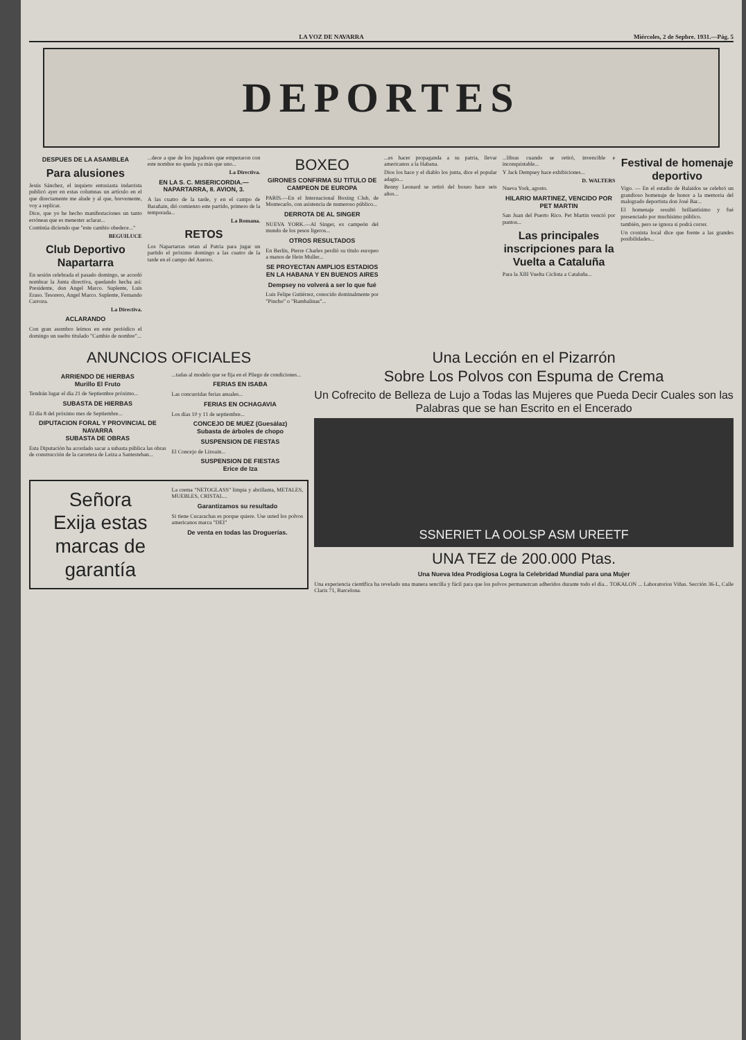LA VOZ DE NAVARRA Miércoles, 2 de Sepbre. 1931.—Pág. 5
DEPORTES
DESPUES DE LA ASAMBLEA
Para alusiones
Jesús Sánchez, el inquieto entusiasta indarrista publicó ayer en estas columnas un artículo en el que directamente me alude y al que, brevemente, voy a replicar.
Dice, que yo he hecho manifestaciones un tanto erróneas que es menester aclarar...
Continúa diciendo que "este cambio obedece..."
BEGUILUCE
Club Deportivo Napartarra
En sesión celebrada el pasado domingo, se acordó nombrar la Junta directiva, quedando hecha así: Presidente, don Angel Marco. Suplente, Luis Eraso. Tesorero, Angel Marco. Suplente, Fernando Carroza.
La Directiva.
ACLARANDO
Con gran asombro leímos en este periódico el domingo un suelto titulado "Cambio de nombre"...
...dece a que de los jugadores que empezaron con este nombre no queda ya más que uno...
La Directiva.
EN LA S. C. MISERICORDIA.—NAPARTARRA, 8. AVION, 3.
A las cuatro de la tarde, y en el campo de Barañain, dió comienzo este partido, primero de la temporada...
La Romana.
RETOS
Los Napartarras retan al Patria para jugar un partido el próximo domingo a las cuatro de la tarde en el campo del Auroro.
BOXEO
GIRONES CONFIRMA SU TITULO DE CAMPEON DE EUROPA
PARIS.—En el Internacional Boxing Club, de Montecarlo, con asistencia de numeroso público...
DERROTA DE AL SINGER
NUEVA YORK.—Al Singer, ex campeón del mundo de los pesos ligeros...
OTROS RESULTADOS
En Berlín, Pierre Charles perdió su título europeo a manos de Hein Muller...
SE PROYECTAN AMPLIOS ESTADIOS EN LA HABANA Y EN BUENOS AIRES
Dempsey no volverá a ser lo que fué
Luis Felipe Gutiérrez, conocido dominalmente por "Pincho" o "Bambalinas"...
...es hacer propaganda a su patria, llevar americanos a la Habana.
Dios los hace y el diablo los junta, dice el popular adagio...
Benny Leonard se retiró del boxeo hace seis años...
...libras cuando se retiró, invencible e inconquistable...
Y Jack Dempsey hace exhibiciones...
D. WALTERS
Nueva York, agosto.
HILARIO MARTINEZ, VENCIDO POR PET MARTIN
San Juan del Puerto Rico. Pet Martin venció por puntos...
Las principales inscripciones para la Vuelta a Cataluña
Para la XIII Vuelta Ciclista a Cataluña...
Festival de homenaje deportivo
Vigo. — En el estadio de Balaidos se celebró un grandioso homenaje de honor a la memoria del malogrado deportista don José Bar...
El homenaje resultó brillantísimo y fué presenciado por muchísimo público.
también, pero se ignora si podrá correr.
Un cronista local dice que frente a las grandes posibilidades...
ANUNCIOS OFICIALES
ARRIENDO DE HIERBAS
Murillo El Fruto
Tendrán lugar el día 21 de Septiembre próximo...
SUBASTA DE HIERBAS
El día 8 del próximo mes de Septiembre...
DIPUTACION FORAL Y PROVINCIAL DE NAVARRA
SUBASTA DE OBRAS
Esta Diputación ha acordado sacar a subasta pública las obras de construcción de la carretera de Leiza a Santesteban...
...tadas al modelo que se fija en el Pliego de condiciones...
FERIAS EN ISABA
Las concurridas ferias anuales...
FERIAS EN OCHAGAVIA
Los días 10 y 11 de septiembre...
CONCEJO DE MUEZ (Guesálaz)
Subasta de árboles de chopo
SUSPENSION DE FIESTAS
El Concejo de Lizoain...
SUSPENSION DE FIESTAS
Erice de Iza
Señora
Exija estas marcas de garantía
La crema "NETOGLASS" limpia y abrillanta, METALES, MUEBLES, CRISTAL...
Garantizamos su resultado
Si tiene Cucarachas es porque quiere. Use usted los polvos americanos marca "DEI"
De venta en todas las Droguerías.
Una Lección en el Pizarrón
Sobre Los Polvos con Espuma de Crema
Un Cofrecito de Belleza de Lujo a Todas las Mujeres que Pueda Decir Cuales son las Palabras que se han Escrito en el Encerado
SSNERIET LA OOLSP ASM UREETF
UNA TEZ de 200.000 Ptas.
Una Nueva Idea Prodigiosa Logra la Celebridad Mundial para una Mujer
Una experiencia científica ha revelado una manera sencilla y fácil para que los polvos permanezcan adheridos durante todo el día... TOKALON ... Laboratorios Viñas. Sección 36-L, Calle Claris 71, Barcelona.